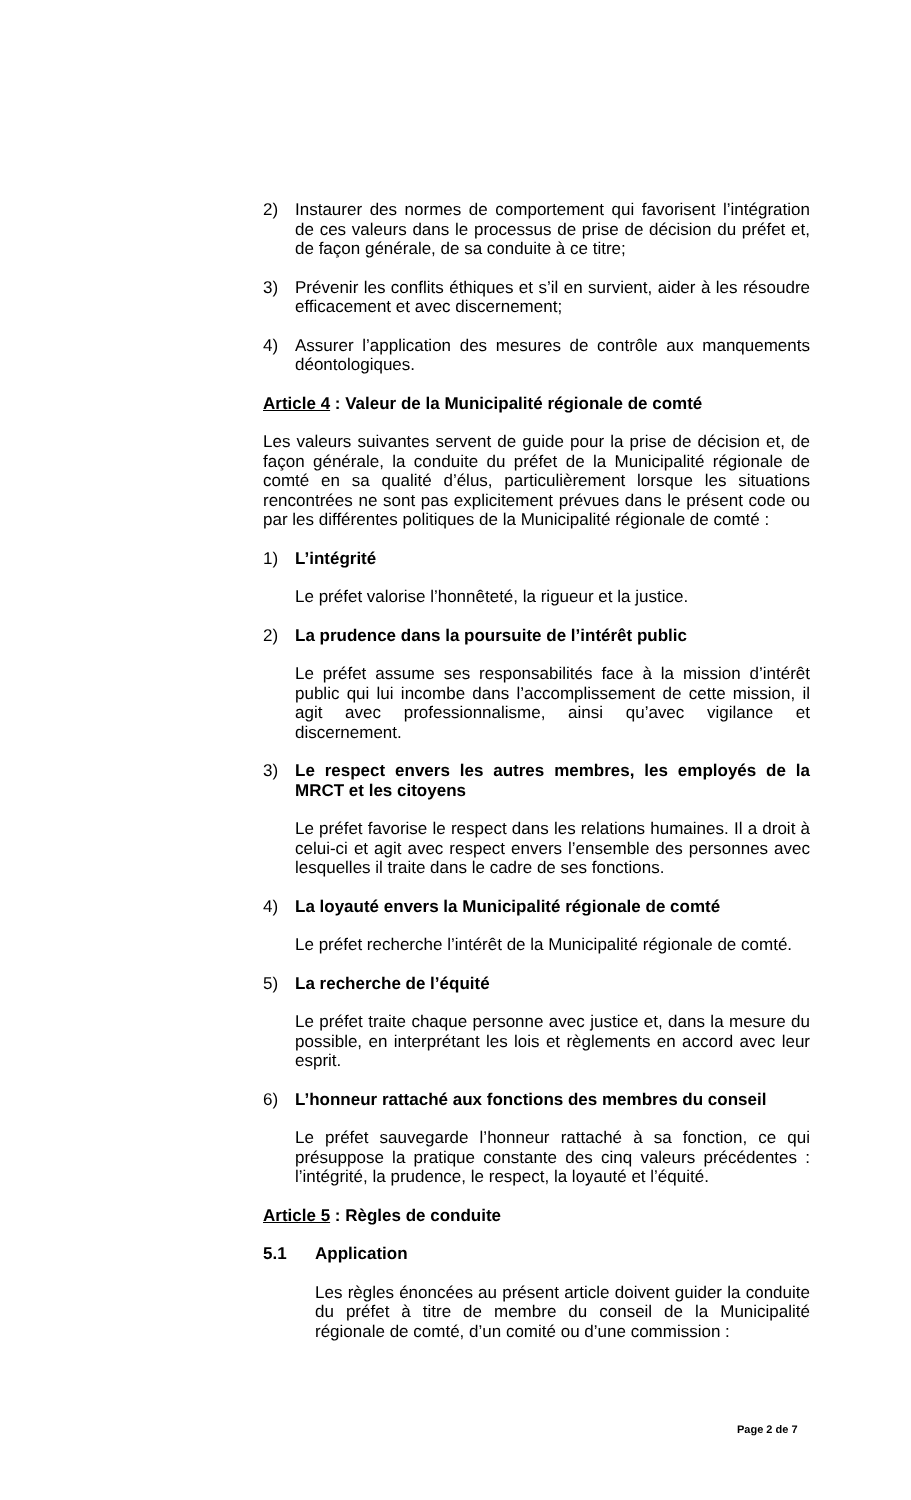2) Instaurer des normes de comportement qui favorisent l’intégration de ces valeurs dans le processus de prise de décision du préfet et, de façon générale, de sa conduite à ce titre;
3) Prévenir les conflits éthiques et s’il en survient, aider à les résoudre efficacement et avec discernement;
4) Assurer l’application des mesures de contrôle aux manquements déontologiques.
Article 4 : Valeur de la Municipalité régionale de comté
Les valeurs suivantes servent de guide pour la prise de décision et, de façon générale, la conduite du préfet de la Municipalité régionale de comté en sa qualité d’élus, particulièrement lorsque les situations rencontrées ne sont pas explicitement prévues dans le présent code ou par les différentes politiques de la Municipalité régionale de comté :
1) L’intégrité
Le préfet valorise l’honnêteté, la rigueur et la justice.
2) La prudence dans la poursuite de l’intérêt public
Le préfet assume ses responsabilités face à la mission d’intérêt public qui lui incombe dans l’accomplissement de cette mission, il agit avec professionnalisme, ainsi qu’avec vigilance et discernement.
3) Le respect envers les autres membres, les employés de la MRCT et les citoyens
Le préfet favorise le respect dans les relations humaines. Il a droit à celui-ci et agit avec respect envers l’ensemble des personnes avec lesquelles il traite dans le cadre de ses fonctions.
4) La loyauté envers la Municipalité régionale de comté
Le préfet recherche l’intérêt de la Municipalité régionale de comté.
5) La recherche de l’équité
Le préfet traite chaque personne avec justice et, dans la mesure du possible, en interprétant les lois et règlements en accord avec leur esprit.
6) L’honneur rattaché aux fonctions des membres du conseil
Le préfet sauvegarde l’honneur rattaché à sa fonction, ce qui présuppose la pratique constante des cinq valeurs précédentes : l’intégrité, la prudence, le respect, la loyauté et l’équité.
Article 5 : Règles de conduite
5.1 Application
Les règles énoncées au présent article doivent guider la conduite du préfet à titre de membre du conseil de la Municipalité régionale de comté, d’un comité ou d’une commission :
Page 2 de 7